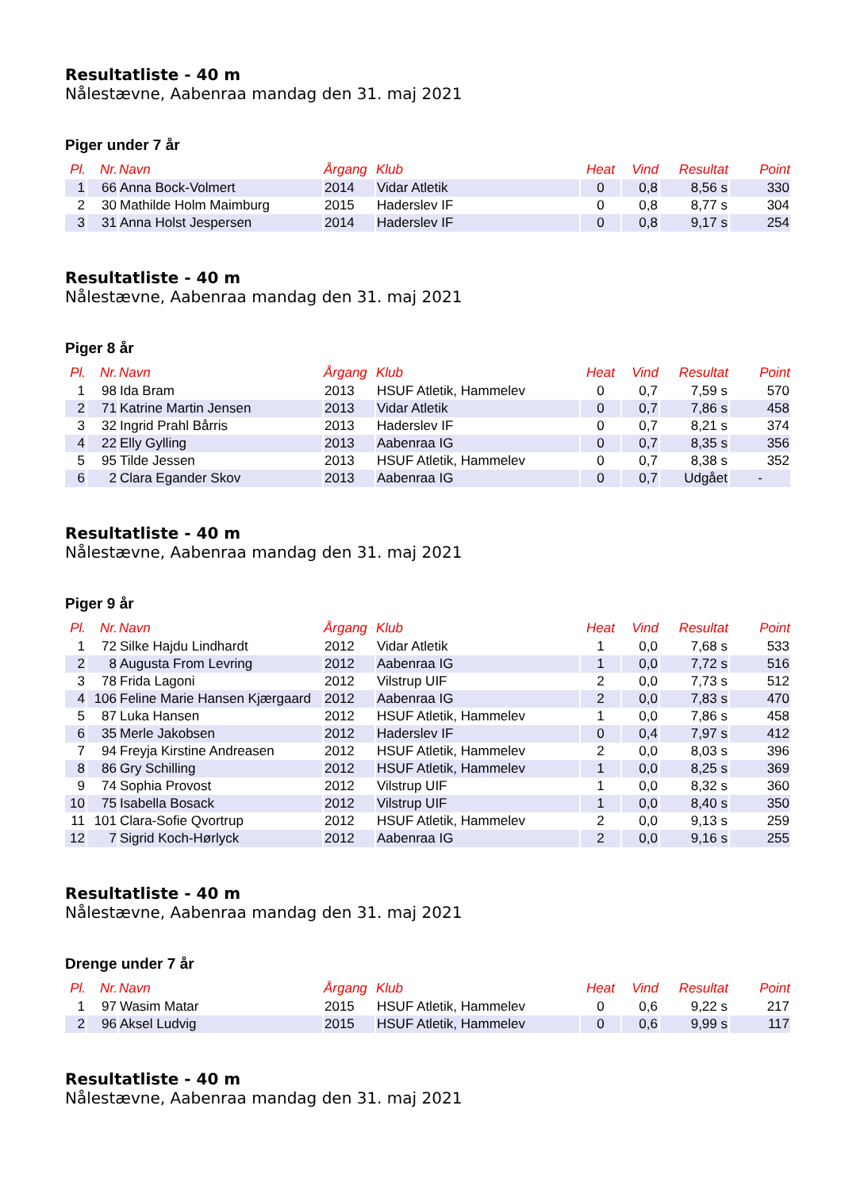Resultatliste - 40 m
Nålestævne, Aabenraa mandag den 31. maj 2021
Piger under 7 år
| Pl. | Nr. | Navn | Årgang | Klub | Heat | Vind | Resultat | Point |
| --- | --- | --- | --- | --- | --- | --- | --- | --- |
| 1 | 66 | Anna Bock-Volmert | 2014 | Vidar Atletik | 0 | 0,8 | 8,56 s | 330 |
| 2 | 30 | Mathilde Holm Maimburg | 2015 | Haderslev IF | 0 | 0,8 | 8,77 s | 304 |
| 3 | 31 | Anna Holst Jespersen | 2014 | Haderslev IF | 0 | 0,8 | 9,17 s | 254 |
Resultatliste - 40 m
Nålestævne, Aabenraa mandag den 31. maj 2021
Piger 8 år
| Pl. | Nr. | Navn | Årgang | Klub | Heat | Vind | Resultat | Point |
| --- | --- | --- | --- | --- | --- | --- | --- | --- |
| 1 | 98 | Ida Bram | 2013 | HSUF Atletik, Hammelev | 0 | 0,7 | 7,59 s | 570 |
| 2 | 71 | Katrine Martin Jensen | 2013 | Vidar Atletik | 0 | 0,7 | 7,86 s | 458 |
| 3 | 32 | Ingrid Prahl Bårris | 2013 | Haderslev IF | 0 | 0,7 | 8,21 s | 374 |
| 4 | 22 | Elly Gylling | 2013 | Aabenraa IG | 0 | 0,7 | 8,35 s | 356 |
| 5 | 95 | Tilde Jessen | 2013 | HSUF Atletik, Hammelev | 0 | 0,7 | 8,38 s | 352 |
| 6 | 2 | Clara Egander Skov | 2013 | Aabenraa IG | 0 | 0,7 | Udgået | - |
Resultatliste - 40 m
Nålestævne, Aabenraa mandag den 31. maj 2021
Piger 9 år
| Pl. | Nr. | Navn | Årgang | Klub | Heat | Vind | Resultat | Point |
| --- | --- | --- | --- | --- | --- | --- | --- | --- |
| 1 | 72 | Silke Hajdu Lindhardt | 2012 | Vidar Atletik | 1 | 0,0 | 7,68 s | 533 |
| 2 | 8 | Augusta From Levring | 2012 | Aabenraa IG | 1 | 0,0 | 7,72 s | 516 |
| 3 | 78 | Frida Lagoni | 2012 | Vilstrup UIF | 2 | 0,0 | 7,73 s | 512 |
| 4 | 106 | Feline Marie Hansen Kjærgaard | 2012 | Aabenraa IG | 2 | 0,0 | 7,83 s | 470 |
| 5 | 87 | Luka Hansen | 2012 | HSUF Atletik, Hammelev | 1 | 0,0 | 7,86 s | 458 |
| 6 | 35 | Merle Jakobsen | 2012 | Haderslev IF | 0 | 0,4 | 7,97 s | 412 |
| 7 | 94 | Freyja Kirstine Andreasen | 2012 | HSUF Atletik, Hammelev | 2 | 0,0 | 8,03 s | 396 |
| 8 | 86 | Gry Schilling | 2012 | HSUF Atletik, Hammelev | 1 | 0,0 | 8,25 s | 369 |
| 9 | 74 | Sophia Provost | 2012 | Vilstrup UIF | 1 | 0,0 | 8,32 s | 360 |
| 10 | 75 | Isabella Bosack | 2012 | Vilstrup UIF | 1 | 0,0 | 8,40 s | 350 |
| 11 | 101 | Clara-Sofie Qvortrup | 2012 | HSUF Atletik, Hammelev | 2 | 0,0 | 9,13 s | 259 |
| 12 | 7 | Sigrid Koch-Hørlyck | 2012 | Aabenraa IG | 2 | 0,0 | 9,16 s | 255 |
Resultatliste - 40 m
Nålestævne, Aabenraa mandag den 31. maj 2021
Drenge under 7 år
| Pl. | Nr. | Navn | Årgang | Klub | Heat | Vind | Resultat | Point |
| --- | --- | --- | --- | --- | --- | --- | --- | --- |
| 1 | 97 | Wasim Matar | 2015 | HSUF Atletik, Hammelev | 0 | 0,6 | 9,22 s | 217 |
| 2 | 96 | Aksel Ludvig | 2015 | HSUF Atletik, Hammelev | 0 | 0,6 | 9,99 s | 117 |
Resultatliste - 40 m
Nålestævne, Aabenraa mandag den 31. maj 2021